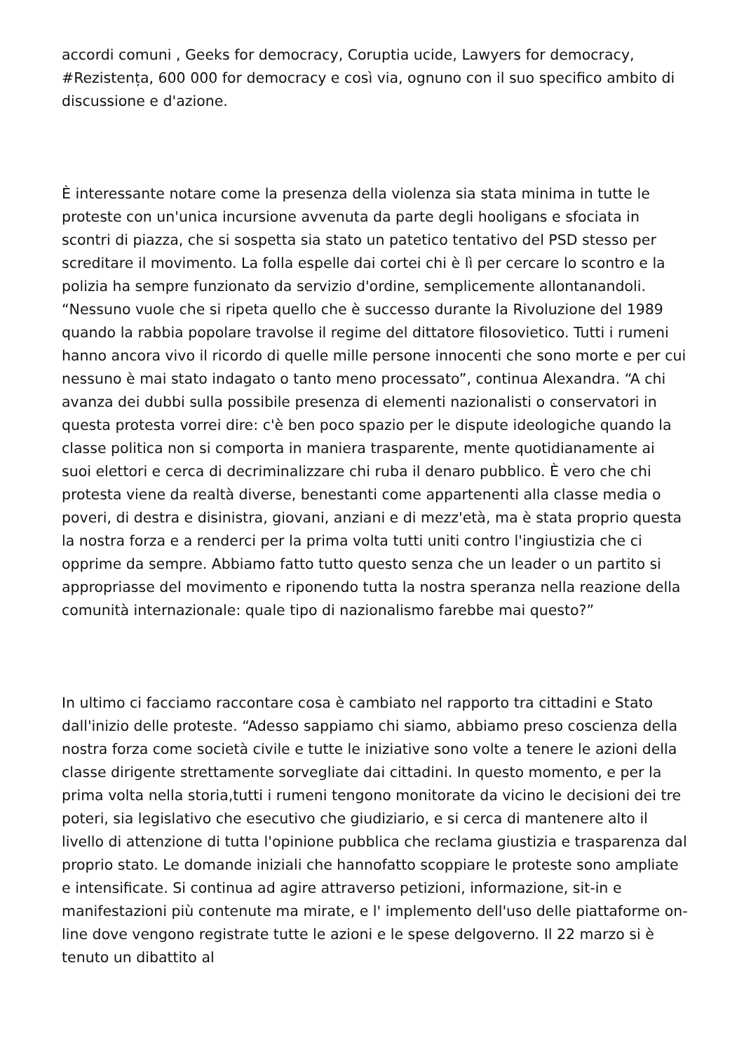accordi comuni , Geeks for democracy, Coruptia ucide, Lawyers for democracy, #Rezistența, 600 000 for democracy e così via, ognuno con il suo specifico ambito di discussione e d'azione.
È interessante notare come la presenza della violenza sia stata minima in tutte le proteste con un'unica incursione avvenuta da parte degli hooligans e sfociata in scontri di piazza, che si sospetta sia stato un patetico tentativo del PSD stesso per screditare il movimento. La folla espelle dai cortei chi è lì per cercare lo scontro e la polizia ha sempre funzionato da servizio d'ordine, semplicemente allontanandoli. “Nessuno vuole che si ripeta quello che è successo durante la Rivoluzione del 1989 quando la rabbia popolare travolse il regime del dittatore filosovietico. Tutti i rumeni hanno ancora vivo il ricordo di quelle mille persone innocenti che sono morte e per cui nessuno è mai stato indagato o tanto meno processato”, continua Alexandra. “A chi avanza dei dubbi sulla possibile presenza di elementi nazionalisti o conservatori in questa protesta vorrei dire: c'è ben poco spazio per le dispute ideologiche quando la classe politica non si comporta in maniera trasparente, mente quotidianamente ai suoi elettori e cerca di decriminalizzare chi ruba il denaro pubblico. È vero che chi protesta viene da realtà diverse, benestanti come appartenenti alla classe media o poveri, di destra e disinistra, giovani, anziani e di mezz'età, ma è stata proprio questa la nostra forza e a renderci per la prima volta tutti uniti contro l'ingiustizia che ci opprime da sempre. Abbiamo fatto tutto questo senza che un leader o un partito si appropriasse del movimento e riponendo tutta la nostra speranza nella reazione della comunità internazionale: quale tipo di nazionalismo farebbe mai questo?”
In ultimo ci facciamo raccontare cosa è cambiato nel rapporto tra cittadini e Stato dall'inizio delle proteste. “Adesso sappiamo chi siamo, abbiamo preso coscienza della nostra forza come società civile e tutte le iniziative sono volte a tenere le azioni della classe dirigente strettamente sorvegliate dai cittadini. In questo momento, e per la prima volta nella storia,tutti i rumeni tengono monitorate da vicino le decisioni dei tre poteri, sia legislativo che esecutivo che giudiziario, e si cerca di mantenere alto il livello di attenzione di tutta l'opinione pubblica che reclama giustizia e trasparenza dal proprio stato. Le domande iniziali che hannofatto scoppiare le proteste sono ampliate e intensificate. Si continua ad agire attraverso petizioni, informazione, sit-in e manifestazioni più contenute ma mirate, e l' implemento dell'uso delle piattaforme on-line dove vengono registrate tutte le azioni e le spese delgoverno. Il 22 marzo si è tenuto un dibattito al